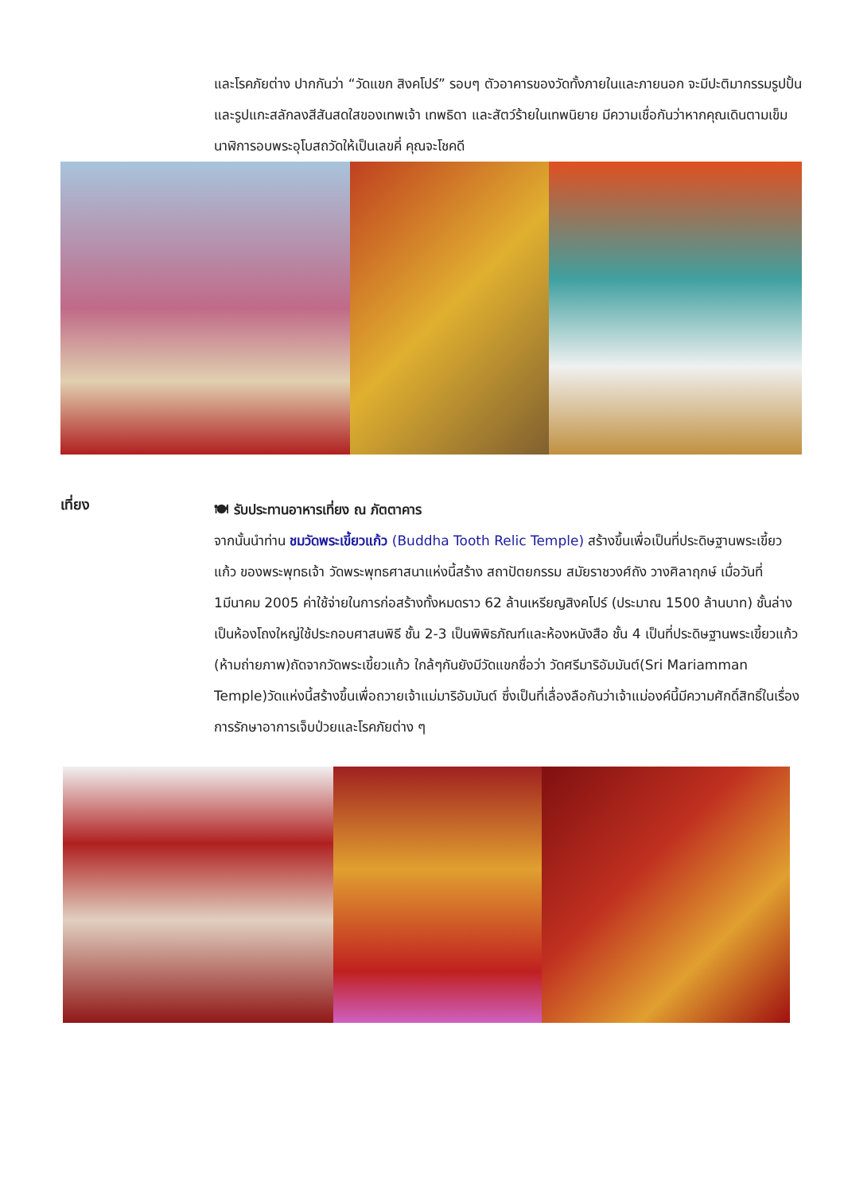และโรคภัยต่าง ปากกันว่า “วัดแขก สิงคโปร์” รอบๆ ตัวอาคารของวัดทั้งภายในและภายนอก จะมีปะติมากรรมรูปปั้นและรูปแกะสลักลงสีสันสดใสของเทพเจ้า เทพธิดา และสัตว์ร้ายในเทพนิยาย มีความเชื่อกันว่าหากคุณเดินตามเข็มนาฬิการอบพระอุโบสถวัดให้เป็นเลขคี่ คุณจะโชคดี
เที่ยง
🍽 รับประทานอาหารเที่ยง ณ ภัตตาคาร
จากนั้นนำท่าน ชมวัดพระเขี้ยวแก้ว (Buddha Tooth Relic Temple) สร้างขึ้นเพื่อเป็นที่ประดิษฐานพระเขี้ยวแก้ว ของพระพุทธเจ้า วัดพระพุทธศาสนาแห่งนี้สร้าง สถาปัตยกรรม สมัยราชวงศ์ถัง วางศิลาฤกษ์ เมื่อวันที่ 1มีนาคม 2005 ค่าใช้จ่ายในการก่อสร้างทั้งหมดราว 62 ล้านเหรียญสิงคโปร์ (ประมาณ 1500 ล้านบาท) ชั้นล่างเป็นห้องโถงใหญ่ใช้ประกอบศาสนพิธี ชั้น 2-3 เป็นพิพิธภัณฑ์และห้องหนังสือ ชั้น 4 เป็นที่ประดิษฐานพระเขี้ยวแก้ว (ห้ามถ่ายภาพ)ถัดจากวัดพระเขี้ยวแก้ว ใกล้ๆกันยังมีวัดแขกชื่อว่า วัดศรีมาริอัมมันต์(Sri Mariamman Temple)วัดแห่งนี้สร้างขึ้นเพื่อถวายเจ้าแม่มาริอัมมันต์ ซึ่งเป็นที่เลื่องลือกันว่าเจ้าแม่องค์นี้มีความศักดิ์สิทธิ์ในเรื่องการรักษาอาการเจ็บป่วยและโรคภัยต่าง ๆ